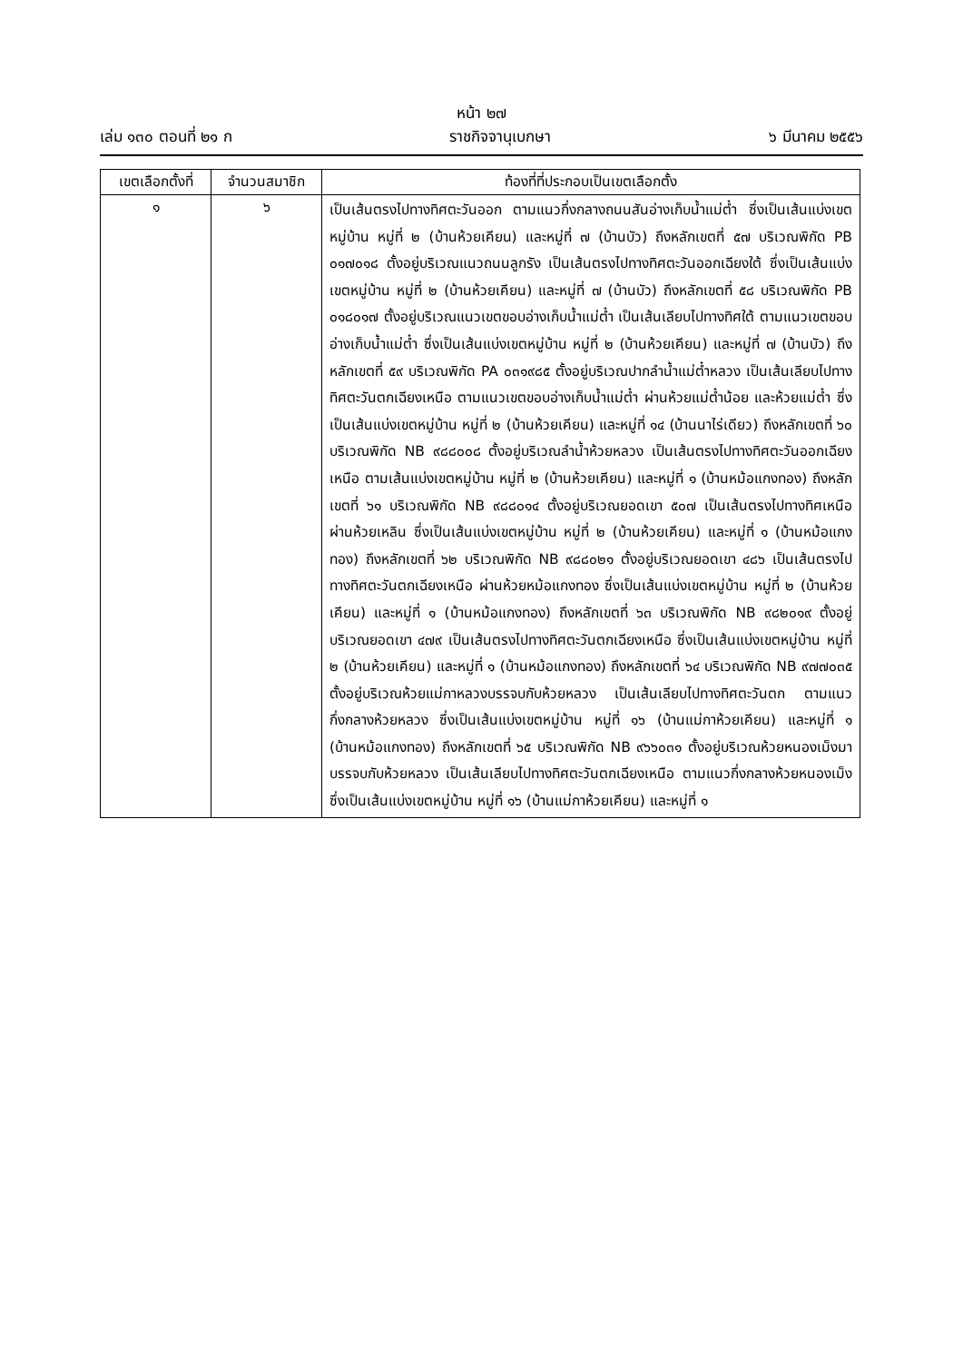หน้า ๒๗
เล่ม ๑๓๐ ตอนที่ ๒๑ ก ราชกิจจานุเบกษา ๖ มีนาคม ๒๕๕๖
| เขตเลือกตั้งที่ | จำนวนสมาชิก | ท้องที่ที่ประกอบเป็นเขตเลือกตั้ง |
| --- | --- | --- |
| ๑ | ๖ | เป็นเส้นตรงไปทางทิศตะวันออก ตามแนวกึ่งกลางถนนสันอ่างเก็บน้ำแม่ต๋ำ ซึ่งเป็นเส้นแบ่งเขตหมู่บ้าน หมู่ที่ ๒ (บ้านห้วยเคียน) และหมู่ที่ ๗ (บ้านบัว) ถึงหลักเขตที่ ๕๗ บริเวณพิกัด PB ๐๑๗๐๑๘ ตั้งอยู่บริเวณแนวถนนลูกรัง เป็นเส้นตรงไปทางทิศตะวันออกเฉียงใต้ ซึ่งเป็นเส้นแบ่งเขตหมู่บ้าน หมู่ที่ ๒ (บ้านห้วยเคียน) และหมู่ที่ ๗ (บ้านบัว) ถึงหลักเขตที่ ๕๘ บริเวณพิกัด PB ๐๑๘๐๑๗ ตั้งอยู่บริเวณแนวเขตขอบอ่างเก็บน้ำแม่ต๋ำ เป็นเส้นเลียบไปทางทิศใต้ ตามแนวเขตขอบอ่างเก็บน้ำแม่ต๋ำ ซึ่งเป็นเส้นแบ่งเขตหมู่บ้าน หมู่ที่ ๒ (บ้านห้วยเคียน) และหมู่ที่ ๗ (บ้านบัว) ถึงหลักเขตที่ ๕๙ บริเวณพิกัด PA ๐๓๑๙๘๕ ตั้งอยู่บริเวณปากลำน้ำแม่ต๋ำหลวง เป็นเส้นเลียบไปทางทิศตะวันตกเฉียงเหนือ ตามแนวเขตขอบอ่างเก็บน้ำแม่ต๋ำ ผ่านห้วยแม่ต๋ำน้อย และห้วยแม่ต๋ำ ซึ่งเป็นเส้นแบ่งเขตหมู่บ้าน หมู่ที่ ๒ (บ้านห้วยเคียน) และหมู่ที่ ๑๔ (บ้านนาไร่เดียว) ถึงหลักเขตที่ ๖๐ บริเวณพิกัด NB ๙๘๘๐๐๘ ตั้งอยู่บริเวณลำน้ำห้วยหลวง เป็นเส้นตรงไปทางทิศตะวันออกเฉียงเหนือ ตามเส้นแบ่งเขตหมู่บ้าน หมู่ที่ ๒ (บ้านห้วยเคียน) และหมู่ที่ ๑ (บ้านหม้อแกงทอง) ถึงหลักเขตที่ ๖๑ บริเวณพิกัด NB ๙๘๘๐๑๔ ตั้งอยู่บริเวณยอดเขา ๕๐๗ เป็นเส้นตรงไปทางทิศเหนือ ผ่านห้วยเหลิน ซึ่งเป็นเส้นแบ่งเขตหมู่บ้าน หมู่ที่ ๒ (บ้านห้วยเคียน) และหมู่ที่ ๑ (บ้านหม้อแกงทอง) ถึงหลักเขตที่ ๖๒ บริเวณพิกัด NB ๙๘๘๐๒๑ ตั้งอยู่บริเวณยอดเขา ๔๘๖ เป็นเส้นตรงไปทางทิศตะวันตกเฉียงเหนือ ผ่านห้วยหม้อแกงทอง ซึ่งเป็นเส้นแบ่งเขตหมู่บ้าน หมู่ที่ ๒ (บ้านห้วยเคียน) และหมู่ที่ ๑ (บ้านหม้อแกงทอง) ถึงหลักเขตที่ ๖๓ บริเวณพิกัด NB ๙๘๒๐๑๙ ตั้งอยู่บริเวณยอดเขา ๔๗๙ เป็นเส้นตรงไปทางทิศตะวันตกเฉียงเหนือ ซึ่งเป็นเส้นแบ่งเขตหมู่บ้าน หมู่ที่ ๒ (บ้านห้วยเคียน) และหมู่ที่ ๑ (บ้านหม้อแกงทอง) ถึงหลักเขตที่ ๖๔ บริเวณพิกัด NB ๙๗๗๐๓๕ ตั้งอยู่บริเวณห้วยแม่กาหลวงบรรจบกับห้วยหลวง เป็นเส้นเลียบไปทางทิศตะวันตก ตามแนวกึ่งกลางห้วยหลวง ซึ่งเป็นเส้นแบ่งเขตหมู่บ้าน หมู่ที่ ๑๖ (บ้านแม่กาห้วยเคียน) และหมู่ที่ ๑ (บ้านหม้อแกงทอง) ถึงหลักเขตที่ ๖๕ บริเวณพิกัด NB ๙๖๖๐๓๑ ตั้งอยู่บริเวณห้วยหนองเม็งมาบรรจบกับห้วยหลวง เป็นเส้นเลียบไปทางทิศตะวันตกเฉียงเหนือ ตามแนวกึ่งกลางห้วยหนองเม็ง ซึ่งเป็นเส้นแบ่งเขตหมู่บ้าน หมู่ที่ ๑๖ (บ้านแม่กาห้วยเคียน) และหมู่ที่ ๑ |